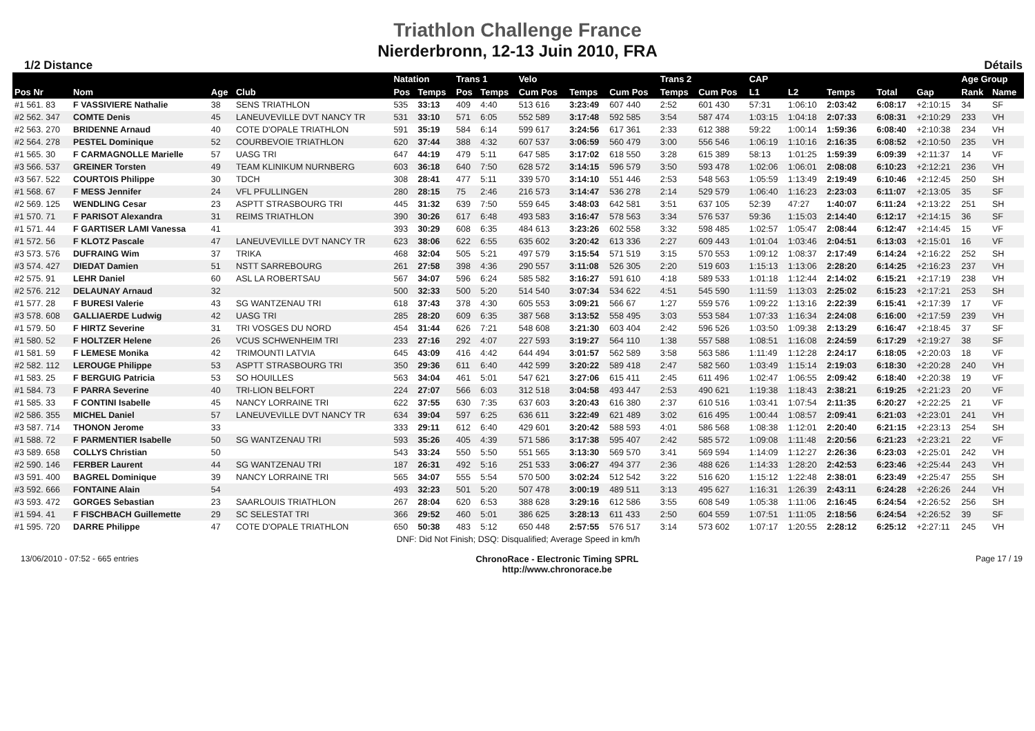1/2 Distance Détails
Triathlon Challenge France
Nierderbronn, 12-13 Juin 2010, FRA
| | | | | Natation | | Trans 1 | | Velo | | | Trans 2 | | CAP | | | | | | | Age Group | |
| --- | --- | --- | --- | --- | --- | --- | --- | --- | --- | --- | --- | --- | --- | --- | --- | --- | --- | --- | --- | --- | --- |
| Pos Nr | Nom | Age | Club | Pos | Temps | Pos | Temps | Cum Pos | Temps | Cum Pos | Temps | Cum Pos | L1 | L2 | Temps | | | Total | Gap | Rank | Name |
| #1 561. 83 | F VASSIVIERE Nathalie | 38 | SENS TRIATHLON | 535 | 33:13 | 409 | 4:40 | 513 616 | 3:23:49 | 607 440 | 2:52 | 601 430 | 57:31 | 1:06:10 | 2:03:42 | | | 6:08:17 | +2:10:15 | 34 | SF |
| #2 562. 347 | COMTE Denis | 45 | LANEUVEVILLE DVT NANCY TR | 531 | 33:10 | 571 | 6:05 | 552 589 | 3:17:48 | 592 585 | 3:54 | 587 474 | 1:03:15 | 1:04:18 | 2:07:33 | | | 6:08:31 | +2:10:29 | 233 | VH |
| #2 563. 270 | BRIDENNE Arnaud | 40 | COTE D'OPALE TRIATHLON | 591 | 35:19 | 584 | 6:14 | 599 617 | 3:24:56 | 617 361 | 2:33 | 612 388 | 59:22 | 1:00:14 | 1:59:36 | | | 6:08:40 | +2:10:38 | 234 | VH |
| #2 564. 278 | PESTEL Dominique | 52 | COURBEVOIE TRIATHLON | 620 | 37:44 | 388 | 4:32 | 607 537 | 3:06:59 | 560 479 | 3:00 | 556 546 | 1:06:19 | 1:10:16 | 2:16:35 | | | 6:08:52 | +2:10:50 | 235 | VH |
| #1 565. 30 | F CARMAGNOLLE Marielle | 57 | UASG TRI | 647 | 44:19 | 479 | 5:11 | 647 585 | 3:17:02 | 618 550 | 3:28 | 615 389 | 58:13 | 1:01:25 | 1:59:39 | | | 6:09:39 | +2:11:37 | 14 | VF |
| #3 566. 537 | GREINER Torsten | 49 | TEAM KLINIKUM NURNBERG | 603 | 36:18 | 640 | 7:50 | 628 572 | 3:14:15 | 596 579 | 3:50 | 593 478 | 1:02:06 | 1:06:01 | 2:08:08 | | | 6:10:23 | +2:12:21 | 236 | VH |
| #3 567. 522 | COURTOIS Philippe | 30 | TDCH | 308 | 28:41 | 477 | 5:11 | 339 570 | 3:14:10 | 551 446 | 2:53 | 548 563 | 1:05:59 | 1:13:49 | 2:19:49 | | | 6:10:46 | +2:12:45 | 250 | SH |
| #1 568. 67 | F MESS Jennifer | 24 | VFL PFULLINGEN | 280 | 28:15 | 75 | 2:46 | 216 573 | 3:14:47 | 536 278 | 2:14 | 529 579 | 1:06:40 | 1:16:23 | 2:23:03 | | | 6:11:07 | +2:13:05 | 35 | SF |
| #2 569. 125 | WENDLING Cesar | 23 | ASPTT STRASBOURG TRI | 445 | 31:32 | 639 | 7:50 | 559 645 | 3:48:03 | 642 581 | 3:51 | 637 105 | 52:39 | 47:27 | 1:40:07 | | | 6:11:24 | +2:13:22 | 251 | SH |
| #1 570. 71 | F PARISOT Alexandra | 31 | REIMS TRIATHLON | 390 | 30:26 | 617 | 6:48 | 493 583 | 3:16:47 | 578 563 | 3:34 | 576 537 | 59:36 | 1:15:03 | 2:14:40 | | | 6:12:17 | +2:14:15 | 36 | SF |
| #1 571. 44 | F GARTISER LAMI Vanessa | 41 | | 393 | 30:29 | 608 | 6:35 | 484 613 | 3:23:26 | 602 558 | 3:32 | 598 485 | 1:02:57 | 1:05:47 | 2:08:44 | | | 6:12:47 | +2:14:45 | 15 | VF |
| #1 572. 56 | F KLOTZ Pascale | 47 | LANEUVEVILLE DVT NANCY TR | 623 | 38:06 | 622 | 6:55 | 635 602 | 3:20:42 | 613 336 | 2:27 | 609 443 | 1:01:04 | 1:03:46 | 2:04:51 | | | 6:13:03 | +2:15:01 | 16 | VF |
| #3 573. 576 | DUFRAING Wim | 37 | TRIKA | 468 | 32:04 | 505 | 5:21 | 497 579 | 3:15:54 | 571 519 | 3:15 | 570 553 | 1:09:12 | 1:08:37 | 2:17:49 | | | 6:14:24 | +2:16:22 | 252 | SH |
| #3 574. 427 | DIEDAT Damien | 51 | NSTT SARREBOURG | 261 | 27:58 | 398 | 4:36 | 290 557 | 3:11:08 | 526 305 | 2:20 | 519 603 | 1:15:13 | 1:13:06 | 2:28:20 | | | 6:14:25 | +2:16:23 | 237 | VH |
| #2 575. 91 | LEHR Daniel | 60 | ASL LA ROBERTSAU | 567 | 34:07 | 596 | 6:24 | 585 582 | 3:16:27 | 591 610 | 4:18 | 589 533 | 1:01:18 | 1:12:44 | 2:14:02 | | | 6:15:21 | +2:17:19 | 238 | VH |
| #2 576. 212 | DELAUNAY Arnaud | 32 | | 500 | 32:33 | 500 | 5:20 | 514 540 | 3:07:34 | 534 622 | 4:51 | 545 590 | 1:11:59 | 1:13:03 | 2:25:02 | | | 6:15:23 | +2:17:21 | 253 | SH |
| #1 577. 28 | F BURESI Valerie | 43 | SG WANTZENAU TRI | 618 | 37:43 | 378 | 4:30 | 605 553 | 3:09:21 | 566 67 | 1:27 | 559 576 | 1:09:22 | 1:13:16 | 2:22:39 | | | 6:15:41 | +2:17:39 | 17 | VF |
| #3 578. 608 | GALLIAERDE Ludwig | 42 | UASG TRI | 285 | 28:20 | 609 | 6:35 | 387 568 | 3:13:52 | 558 495 | 3:03 | 553 584 | 1:07:33 | 1:16:34 | 2:24:08 | | | 6:16:00 | +2:17:59 | 239 | VH |
| #1 579. 50 | F HIRTZ Severine | 31 | TRI VOSGES DU NORD | 454 | 31:44 | 626 | 7:21 | 548 608 | 3:21:30 | 603 404 | 2:42 | 596 526 | 1:03:50 | 1:09:38 | 2:13:29 | | | 6:16:47 | +2:18:45 | 37 | SF |
| #1 580. 52 | F HOLTZER Helene | 26 | VCUS SCHWENHEIM TRI | 233 | 27:16 | 292 | 4:07 | 227 593 | 3:19:27 | 564 110 | 1:38 | 557 588 | 1:08:51 | 1:16:08 | 2:24:59 | | | 6:17:29 | +2:19:27 | 38 | SF |
| #1 581. 59 | F LEMESE Monika | 42 | TRIMOUNTI LATVIA | 645 | 43:09 | 416 | 4:42 | 644 494 | 3:01:57 | 562 589 | 3:58 | 563 586 | 1:11:49 | 1:12:28 | 2:24:17 | | | 6:18:05 | +2:20:03 | 18 | VF |
| #2 582. 112 | LEROUGE Philippe | 53 | ASPTT STRASBOURG TRI | 350 | 29:36 | 611 | 6:40 | 442 599 | 3:20:22 | 589 418 | 2:47 | 582 560 | 1:03:49 | 1:15:14 | 2:19:03 | | | 6:18:30 | +2:20:28 | 240 | VH |
| #1 583. 25 | F BERGUIG Patricia | 53 | SO HOUILLES | 563 | 34:04 | 461 | 5:01 | 547 621 | 3:27:06 | 615 411 | 2:45 | 611 496 | 1:02:47 | 1:06:55 | 2:09:42 | | | 6:18:40 | +2:20:38 | 19 | VF |
| #1 584. 73 | F PARRA Severine | 40 | TRI-LION BELFORT | 224 | 27:07 | 566 | 6:03 | 312 518 | 3:04:58 | 493 447 | 2:53 | 490 621 | 1:19:38 | 1:18:43 | 2:38:21 | | | 6:19:25 | +2:21:23 | 20 | VF |
| #1 585. 33 | F CONTINI Isabelle | 45 | NANCY LORRAINE TRI | 622 | 37:55 | 630 | 7:35 | 637 603 | 3:20:43 | 616 380 | 2:37 | 610 516 | 1:03:41 | 1:07:54 | 2:11:35 | | | 6:20:27 | +2:22:25 | 21 | VF |
| #2 586. 355 | MICHEL Daniel | 57 | LANEUVEVILLE DVT NANCY TR | 634 | 39:04 | 597 | 6:25 | 636 611 | 3:22:49 | 621 489 | 3:02 | 616 495 | 1:00:44 | 1:08:57 | 2:09:41 | | | 6:21:03 | +2:23:01 | 241 | VH |
| #3 587. 714 | THONON Jerome | 33 | | 333 | 29:11 | 612 | 6:40 | 429 601 | 3:20:42 | 588 593 | 4:01 | 586 568 | 1:08:38 | 1:12:01 | 2:20:40 | | | 6:21:15 | +2:23:13 | 254 | SH |
| #1 588. 72 | F PARMENTIER Isabelle | 50 | SG WANTZENAU TRI | 593 | 35:26 | 405 | 4:39 | 571 586 | 3:17:38 | 595 407 | 2:42 | 585 572 | 1:09:08 | 1:11:48 | 2:20:56 | | | 6:21:23 | +2:23:21 | 22 | VF |
| #3 589. 658 | COLLYS Christian | 50 | | 543 | 33:24 | 550 | 5:50 | 551 565 | 3:13:30 | 569 570 | 3:41 | 569 594 | 1:14:09 | 1:12:27 | 2:26:36 | | | 6:23:03 | +2:25:01 | 242 | VH |
| #2 590. 146 | FERBER Laurent | 44 | SG WANTZENAU TRI | 187 | 26:31 | 492 | 5:16 | 251 533 | 3:06:27 | 494 377 | 2:36 | 488 626 | 1:14:33 | 1:28:20 | 2:42:53 | | | 6:23:46 | +2:25:44 | 243 | VH |
| #3 591. 400 | BAGREL Dominique | 39 | NANCY LORRAINE TRI | 565 | 34:07 | 555 | 5:54 | 570 500 | 3:02:24 | 512 542 | 3:22 | 516 620 | 1:15:12 | 1:22:48 | 2:38:01 | | | 6:23:49 | +2:25:47 | 255 | SH |
| #3 592. 666 | FONTAINE Alain | 54 | | 493 | 32:23 | 501 | 5:20 | 507 478 | 3:00:19 | 489 511 | 3:13 | 495 627 | 1:16:31 | 1:26:39 | 2:43:11 | | | 6:24:28 | +2:26:26 | 244 | VH |
| #3 593. 472 | GORGES Sebastian | 23 | SAARLOUIS TRIATHLON | 267 | 28:04 | 620 | 6:53 | 388 628 | 3:29:16 | 612 586 | 3:55 | 608 549 | 1:05:38 | 1:11:06 | 2:16:45 | | | 6:24:54 | +2:26:52 | 256 | SH |
| #1 594. 41 | F FISCHBACH Guillemette | 29 | SC SELESTAT TRI | 366 | 29:52 | 460 | 5:01 | 386 625 | 3:28:13 | 611 433 | 2:50 | 604 559 | 1:07:51 | 1:11:05 | 2:18:56 | | | 6:24:54 | +2:26:52 | 39 | SF |
| #1 595. 720 | DARRE Philippe | 47 | COTE D'OPALE TRIATHLON | 650 | 50:38 | 483 | 5:12 | 650 448 | 2:57:55 | 576 517 | 3:14 | 573 602 | 1:07:17 | 1:20:55 | 2:28:12 | | | 6:25:12 | +2:27:11 | 245 | VH |
| DNF: Did Not Finish; DSQ: Disqualified; Average Speed in km/h | | | | | | | | | | | | | | | | | | | | | |
13/06/2010 - 07:52 - 665 entries ChronoRace - Electronic Timing SPRL
http://www.chronorace.be Page 17 / 19